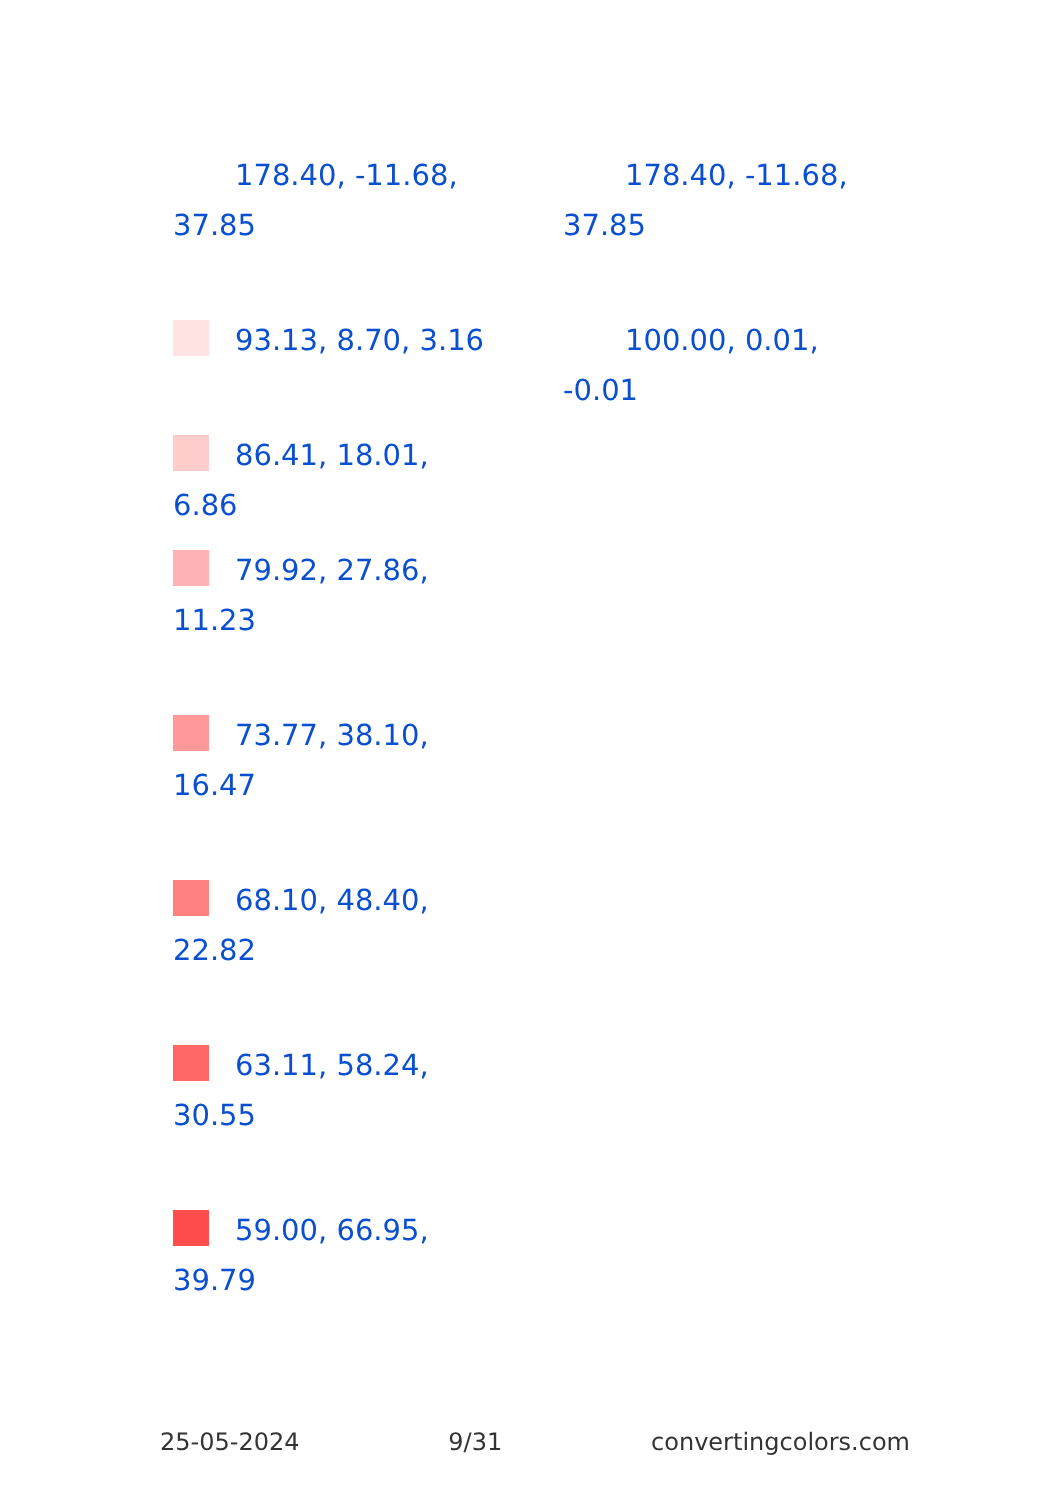178.40, -11.68, 37.85
93.13, 8.70, 3.16
86.41, 18.01, 6.86
79.92, 27.86, 11.23
73.77, 38.10, 16.47
68.10, 48.40, 22.82
63.11, 58.24, 30.55
59.00, 66.95, 39.79
178.40, -11.68, 37.85
100.00, 0.01, -0.01
25-05-2024 9/31 convertingcolors.com